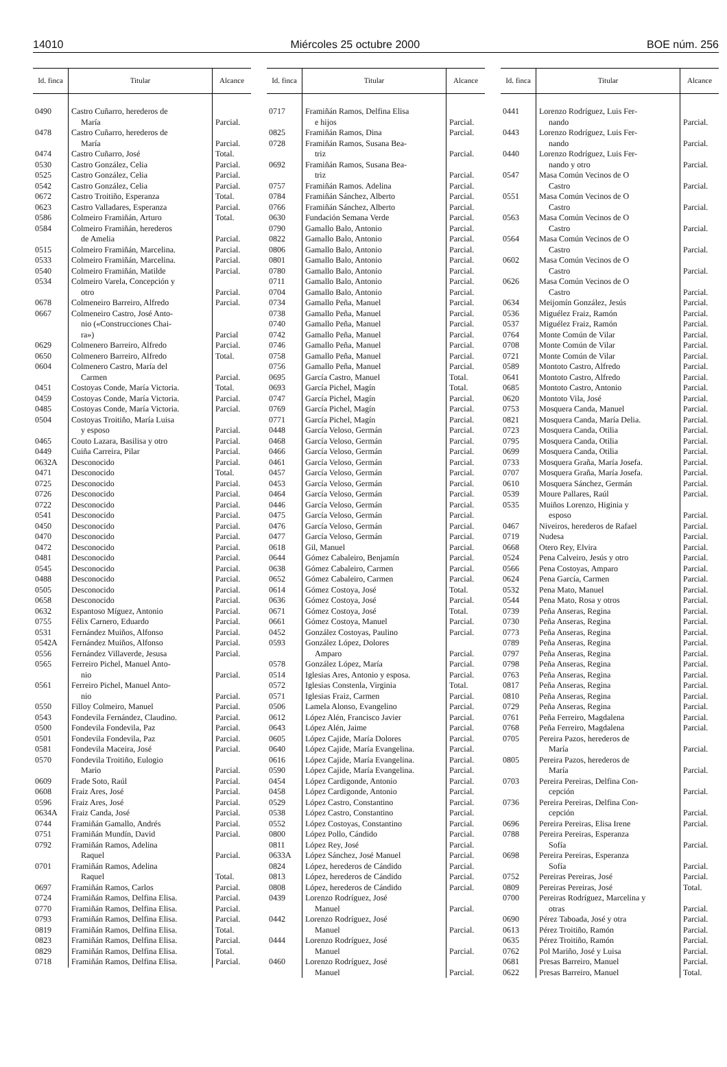14010 Miércoles 25 octubre 2000 BOE núm. 256
| Id. finca | Titular | Alcance |
| --- | --- | --- |
| 0490 | Castro Cuñarro, herederos de María | Parcial. |
| 0478 | Castro Cuñarro, herederos de María | Parcial. |
| 0474 | Castro Cuñarro, José | Total. |
| 0530 | Castro González, Celia | Parcial. |
| 0525 | Castro González, Celia | Parcial. |
| 0542 | Castro González, Celia | Parcial. |
| 0672 | Castro Troitiño, Esperanza | Total. |
| 0623 | Castro Valladares, Esperanza | Parcial. |
| 0586 | Colmeiro Framiñán, Arturo | Total. |
| 0584 | Colmeiro Framiñán, herederos de Amelia | Parcial. |
| 0515 | Colmeiro Framiñán, Marcelina. | Parcial. |
| 0533 | Colmeiro Framiñán, Marcelina. | Parcial. |
| 0540 | Colmeiro Framiñán, Matilde | Parcial. |
| 0534 | Colmeiro Varela, Concepción y otro | Parcial. |
| 0678 | Colmeneiro Barreiro, Alfredo | Parcial. |
| 0667 | Colmeneiro Castro, José Anto- nio («Construcciones Chai- ra») | Parcial |
| 0629 | Colmenero Barreiro, Alfredo | Parcial. |
| 0650 | Colmenero Barreiro, Alfredo | Total. |
| 0604 | Colmenero Castro, María del Carmen | Parcial. |
| 0451 | Costoyas Conde, María Victoria. | Total. |
| 0459 | Costoyas Conde, María Victoria. | Parcial. |
| 0485 | Costoyas Conde, María Victoria. | Parcial. |
| 0504 | Costoyas Troitiño, María Luisa y esposo | Parcial. |
| 0465 | Couto Lazara, Basilisa y otro | Parcial. |
| 0449 | Cuiña Carreira, Pilar | Parcial. |
| 0632A | Desconocido | Parcial. |
| 0471 | Desconocido | Total. |
| 0725 | Desconocido | Parcial. |
| 0726 | Desconocido | Parcial. |
| 0722 | Desconocido | Parcial. |
| 0541 | Desconocido | Parcial. |
| 0450 | Desconocido | Parcial. |
| 0470 | Desconocido | Parcial. |
| 0472 | Desconocido | Parcial. |
| 0481 | Desconocido | Parcial. |
| 0545 | Desconocido | Parcial. |
| 0488 | Desconocido | Parcial. |
| 0505 | Desconocido | Parcial. |
| 0658 | Desconocido | Parcial. |
| 0632 | Espantoso Míguez, Antonio | Parcial. |
| 0755 | Félix Carnero, Eduardo | Parcial. |
| 0531 | Fernández Muiños, Alfonso | Parcial. |
| 0542A | Fernández Muiños, Alfonso | Parcial. |
| 0556 | Fernández Villaverde, Jesusa | Parcial. |
| 0565 | Ferreiro Pichel, Manuel Anto- nio | Parcial. |
| 0561 | Ferreiro Pichel, Manuel Anto- nio | Parcial. |
| 0550 | Filloy Colmeiro, Manuel | Parcial. |
| 0543 | Fondevila Fernández, Claudino. | Parcial. |
| 0500 | Fondevila Fondevila, Paz | Parcial. |
| 0501 | Fondevila Fondevila, Paz | Parcial. |
| 0581 | Fondevila Maceira, José | Parcial. |
| 0570 | Fondevila Troitiño, Eulogio Mario | Parcial. |
| 0609 | Frade Soto, Raúl | Parcial. |
| 0608 | Fraiz Ares, José | Parcial. |
| 0596 | Fraiz Ares, José | Parcial. |
| 0634A | Fraiz Canda, José | Parcial. |
| 0744 | Framiñán Gamallo, Andrés | Parcial. |
| 0751 | Framiñán Mundín, David | Parcial. |
| 0792 | Framiñán Ramos, Adelina Raquel | Parcial. |
| 0701 | Framiñán Ramos, Adelina Raquel | Total. |
| 0697 | Framiñán Ramos, Carlos | Parcial. |
| 0724 | Framiñán Ramos, Delfina Elisa. | Parcial. |
| 0770 | Framiñán Ramos, Delfina Elisa. | Parcial. |
| 0793 | Framiñán Ramos, Delfina Elisa. | Parcial. |
| 0819 | Framiñán Ramos, Delfina Elisa. | Total. |
| 0823 | Framiñán Ramos, Delfina Elisa. | Parcial. |
| 0829 | Framiñán Ramos, Delfina Elisa. | Total. |
| 0718 | Framiñán Ramos, Delfina Elisa. | Parcial. |
| Id. finca | Titular | Alcance |
| --- | --- | --- |
| 0717 | Framiñán Ramos, Delfina Elisa e hijos | Parcial. |
| 0825 | Framiñán Ramos, Dina | Parcial. |
| 0728 | Framiñán Ramos, Susana Bea- triz | Parcial. |
| 0692 | Framiñán Ramos, Susana Bea- triz | Parcial. |
| 0757 | Framiñán Ramos. Adelina | Parcial. |
| 0784 | Framiñán Sánchez, Alberto | Parcial. |
| 0766 | Framiñán Sánchez, Alberto | Parcial. |
| 0630 | Fundación Semana Verde | Parcial. |
| 0790 | Gamallo Balo, Antonio | Parcial. |
| 0822 | Gamallo Balo, Antonio | Parcial. |
| 0806 | Gamallo Balo, Antonio | Parcial. |
| 0801 | Gamallo Balo, Antonio | Parcial. |
| 0780 | Gamallo Balo, Antonio | Parcial. |
| 0711 | Gamallo Balo, Antonio | Parcial. |
| 0704 | Gamallo Balo, Antonio | Parcial. |
| 0734 | Gamallo Peña, Manuel | Parcial. |
| 0738 | Gamallo Peña, Manuel | Parcial. |
| 0740 | Gamallo Peña, Manuel | Parcial. |
| 0742 | Gamallo Peña, Manuel | Parcial. |
| 0746 | Gamallo Peña, Manuel | Parcial. |
| 0758 | Gamallo Peña, Manuel | Parcial. |
| 0756 | Gamallo Peña, Manuel | Parcial. |
| 0695 | García Castro, Manuel | Total. |
| 0693 | García Pichel, Magín | Total. |
| 0747 | García Pichel, Magín | Parcial. |
| 0769 | García Pichel, Magín | Parcial. |
| 0771 | García Pichel, Magín | Parcial. |
| 0448 | García Veloso, Germán | Parcial. |
| 0468 | García Veloso, Germán | Parcial. |
| 0466 | García Veloso, Germán | Parcial. |
| 0461 | García Veloso, Germán | Parcial. |
| 0457 | García Veloso, Germán | Parcial. |
| 0453 | García Veloso, Germán | Parcial. |
| 0464 | García Veloso, Germán | Parcial. |
| 0446 | García Veloso, Germán | Parcial. |
| 0475 | García Veloso, Germán | Parcial. |
| 0476 | García Veloso, Germán | Parcial. |
| 0477 | García Veloso, Germán | Parcial. |
| 0618 | Gil, Manuel | Parcial. |
| 0644 | Gómez Cabaleiro, Benjamín | Parcial. |
| 0638 | Gómez Cabaleiro, Carmen | Parcial. |
| 0652 | Gómez Cabaleiro, Carmen | Parcial. |
| 0614 | Gómez Costoya, José | Total. |
| 0636 | Gómez Costoya, José | Parcial. |
| 0671 | Gómez Costoya, José | Total. |
| 0661 | Gómez Costoya, Manuel | Parcial. |
| 0452 | González Costoyas, Paulino | Parcial. |
| 0593 | González López, Dolores Amparo | Parcial. |
| 0578 | González López, María | Parcial. |
| 0514 | Iglesias Ares, Antonio y esposa. | Parcial. |
| 0572 | Iglesias Constenla, Virginia | Total. |
| 0571 | Iglesias Fraiz, Carmen | Parcial. |
| 0506 | Lamela Alonso, Evangelino | Parcial. |
| 0612 | López Alén, Francisco Javier | Parcial. |
| 0643 | López Alén, Jaime | Parcial. |
| 0605 | López Cajide, María Dolores | Parcial. |
| 0640 | López Cajide, María Evangelina. | Parcial. |
| 0616 | López Cajide, María Evangelina. | Parcial. |
| 0590 | López Cajide, María Evangelina. | Parcial. |
| 0454 | López Cardigonde, Antonio | Parcial. |
| 0458 | López Cardigonde, Antonio | Parcial. |
| 0529 | López Castro, Constantino | Parcial. |
| 0538 | López Castro, Constantino | Parcial. |
| 0552 | López Costoyas, Constantino | Parcial. |
| 0800 | López Pollo, Cándido | Parcial. |
| 0811 | López Rey, José | Parcial. |
| 0633A | López Sánchez, José Manuel | Parcial. |
| 0824 | López, herederos de Cándido | Parcial. |
| 0813 | López, herederos de Cándido | Parcial. |
| 0808 | López, herederos de Cándido | Parcial. |
| 0439 | Lorenzo Rodríguez, José Manuel | Parcial. |
| 0442 | Lorenzo Rodríguez, José Manuel | Parcial. |
| 0444 | Lorenzo Rodríguez, José Manuel | Parcial. |
| 0460 | Lorenzo Rodríguez, José Manuel | Parcial. |
| Id. finca | Titular | Alcance |
| --- | --- | --- |
| 0441 | Lorenzo Rodríguez, Luis Fer- nando | Parcial. |
| 0443 | Lorenzo Rodríguez, Luis Fer- nando | Parcial. |
| 0440 | Lorenzo Rodríguez, Luis Fer- nando y otro | Parcial. |
| 0547 | Masa Común Vecinos de O Castro | Parcial. |
| 0551 | Masa Común Vecinos de O Castro | Parcial. |
| 0563 | Masa Común Vecinos de O Castro | Parcial. |
| 0564 | Masa Común Vecinos de O Castro | Parcial. |
| 0602 | Masa Común Vecinos de O Castro | Parcial. |
| 0626 | Masa Común Vecinos de O Castro | Parcial. |
| 0634 | Meijomín González, Jesús | Parcial. |
| 0536 | Miguélez Fraiz, Ramón | Parcial. |
| 0537 | Miguélez Fraiz, Ramón | Parcial. |
| 0764 | Monte Común de Vilar | Parcial. |
| 0708 | Monte Común de Vilar | Parcial. |
| 0721 | Monte Común de Vilar | Parcial. |
| 0589 | Montoto Castro, Alfredo | Parcial. |
| 0641 | Montoto Castro, Alfredo | Parcial. |
| 0685 | Montoto Castro, Antonio | Parcial. |
| 0620 | Montoto Vila, José | Parcial. |
| 0753 | Mosquera Canda, Manuel | Parcial. |
| 0821 | Mosquera Canda, María Delia. | Parcial. |
| 0723 | Mosquera Canda, Otilia | Parcial. |
| 0795 | Mosquera Canda, Otilia | Parcial. |
| 0699 | Mosquera Canda, Otilia | Parcial. |
| 0733 | Mosquera Graña, María Josefa. | Parcial. |
| 0707 | Mosquera Graña, María Josefa. | Parcial. |
| 0610 | Mosquera Sánchez, Germán | Parcial. |
| 0539 | Moure Pallares, Raúl | Parcial. |
| 0535 | Muiños Lorenzo, Higinia y esposo | Parcial. |
| 0467 | Niveiros, herederos de Rafael | Parcial. |
| 0719 | Nudesa | Parcial. |
| 0668 | Otero Rey, Elvira | Parcial. |
| 0524 | Pena Calveiro, Jesús y otro | Parcial. |
| 0566 | Pena Costoyas, Amparo | Parcial. |
| 0624 | Pena García, Carmen | Parcial. |
| 0532 | Pena Mato, Manuel | Parcial. |
| 0544 | Pena Mato, Rosa y otros | Parcial. |
| 0739 | Peña Anseras, Regina | Parcial. |
| 0730 | Peña Anseras, Regina | Parcial. |
| 0773 | Peña Anseras, Regina | Parcial. |
| 0789 | Peña Anseras, Regina | Parcial. |
| 0797 | Peña Anseras, Regina | Parcial. |
| 0798 | Peña Anseras, Regina | Parcial. |
| 0763 | Peña Anseras, Regina | Parcial. |
| 0817 | Peña Anseras, Regina | Parcial. |
| 0810 | Peña Anseras, Regina | Parcial. |
| 0729 | Peña Anseras, Regina | Parcial. |
| 0761 | Peña Ferreiro, Magdalena | Parcial. |
| 0768 | Peña Ferreiro, Magdalena | Parcial. |
| 0705 | Pereira Pazos, herederos de María | Parcial. |
| 0805 | Pereira Pazos, herederos de María | Parcial. |
| 0703 | Pereira Pereiras, Delfina Con- cepción | Parcial. |
| 0736 | Pereira Pereiras, Delfina Con- cepción | Parcial. |
| 0696 | Pereira Pereiras, Elisa Irene | Parcial. |
| 0788 | Pereira Pereiras, Esperanza Sofía | Parcial. |
| 0698 | Pereira Pereiras, Esperanza Sofía | Parcial. |
| 0752 | Pereiras Pereiras, José | Parcial. |
| 0809 | Pereiras Pereiras, José | Total. |
| 0700 | Pereiras Rodríguez, Marcelina y otras | Parcial. |
| 0690 | Pérez Taboada, José y otra | Parcial. |
| 0613 | Pérez Troitiño, Ramón | Parcial. |
| 0635 | Pérez Troitiño, Ramón | Parcial. |
| 0762 | Pol Mariño, José y Luisa | Parcial. |
| 0681 | Presas Barreiro, Manuel | Parcial. |
| 0622 | Presas Barreiro, Manuel | Total. |